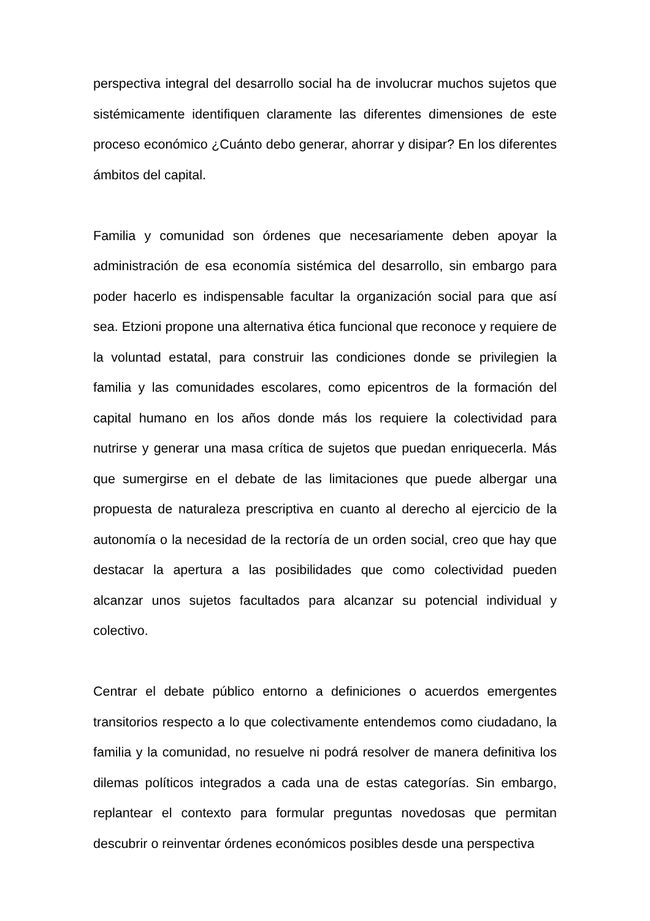perspectiva integral del desarrollo social ha de involucrar muchos sujetos que sistémicamente identifiquen claramente las diferentes dimensiones de este proceso económico ¿Cuánto debo generar, ahorrar y disipar? En los diferentes ámbitos del capital.
Familia y comunidad son órdenes que necesariamente deben apoyar la administración de esa economía sistémica del desarrollo, sin embargo para poder hacerlo es indispensable facultar la organización social para que así sea. Etzioni propone una alternativa ética funcional que reconoce y requiere de la voluntad estatal, para construir las condiciones donde se privilegien la familia y las comunidades escolares, como epicentros de la formación del capital humano en los años donde más los requiere la colectividad para nutrirse y generar una masa crítica de sujetos que puedan enriquecerla. Más que sumergirse en el debate de las limitaciones que puede albergar una propuesta de naturaleza prescriptiva en cuanto al derecho al ejercicio de la autonomía o la necesidad de la rectoría de un orden social, creo que hay que destacar la apertura a las posibilidades que como colectividad pueden alcanzar unos sujetos facultados para alcanzar su potencial individual y colectivo.
Centrar el debate público entorno a definiciones o acuerdos emergentes transitorios respecto a lo que colectivamente entendemos como ciudadano, la familia y la comunidad, no resuelve ni podrá resolver de manera definitiva los dilemas políticos integrados a cada una de estas categorías. Sin embargo, replantear el contexto para formular preguntas novedosas que permitan descubrir o reinventar órdenes económicos posibles desde una perspectiva